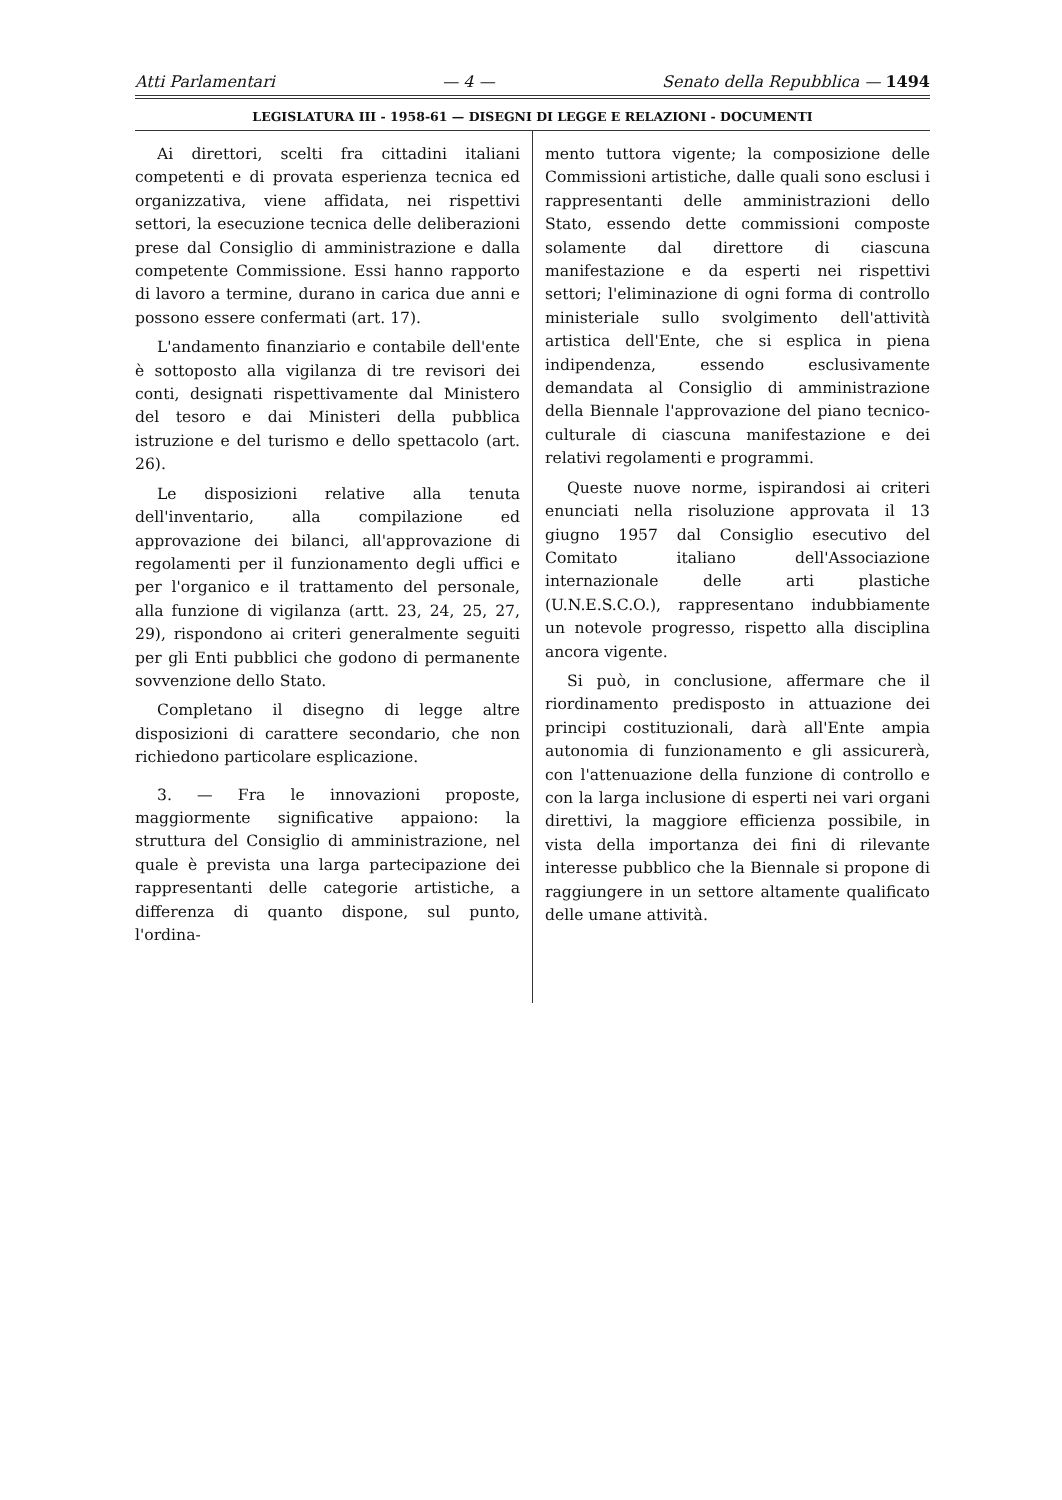Atti Parlamentari — 4 — Senato della Repubblica — 1494
LEGISLATURA III - 1958-61 — DISEGNI DI LEGGE E RELAZIONI - DOCUMENTI
Ai direttori, scelti fra cittadini italiani competenti e di provata esperienza tecnica ed organizzativa, viene affidata, nei rispettivi settori, la esecuzione tecnica delle deliberazioni prese dal Consiglio di amministrazione e dalla competente Commissione. Essi hanno rapporto di lavoro a termine, durano in carica due anni e possono essere confermati (art. 17).
L'andamento finanziario e contabile dell'ente è sottoposto alla vigilanza di tre revisori dei conti, designati rispettivamente dal Ministero del tesoro e dai Ministeri della pubblica istruzione e del turismo e dello spettacolo (art. 26).
Le disposizioni relative alla tenuta dell'inventario, alla compilazione ed approvazione dei bilanci, all'approvazione di regolamenti per il funzionamento degli uffici e per l'organico e il trattamento del personale, alla funzione di vigilanza (artt. 23, 24, 25, 27, 29), rispondono ai criteri generalmente seguiti per gli Enti pubblici che godono di permanente sovvenzione dello Stato.
Completano il disegno di legge altre disposizioni di carattere secondario, che non richiedono particolare esplicazione.
3. — Fra le innovazioni proposte, maggiormente significative appaiono: la struttura del Consiglio di amministrazione, nel quale è prevista una larga partecipazione dei rappresentanti delle categorie artistiche, a differenza di quanto dispone, sul punto, l'ordina-
mento tuttora vigente; la composizione delle Commissioni artistiche, dalle quali sono esclusi i rappresentanti delle amministrazioni dello Stato, essendo dette commissioni composte solamente dal direttore di ciascuna manifestazione e da esperti nei rispettivi settori; l'eliminazione di ogni forma di controllo ministeriale sullo svolgimento dell'attività artistica dell'Ente, che si esplica in piena indipendenza, essendo esclusivamente demandata al Consiglio di amministrazione della Biennale l'approvazione del piano tecnico-culturale di ciascuna manifestazione e dei relativi regolamenti e programmi.
Queste nuove norme, ispirandosi ai criteri enunciati nella risoluzione approvata il 13 giugno 1957 dal Consiglio esecutivo del Comitato italiano dell'Associazione internazionale delle arti plastiche (U.N.E.S.C.O.), rappresentano indubbiamente un notevole progresso, rispetto alla disciplina ancora vigente.
Si può, in conclusione, affermare che il riordinamento predisposto in attuazione dei principi costituzionali, darà all'Ente ampia autonomia di funzionamento e gli assicurerà, con l'attenuazione della funzione di controllo e con la larga inclusione di esperti nei vari organi direttivi, la maggiore efficienza possibile, in vista della importanza dei fini di rilevante interesse pubblico che la Biennale si propone di raggiungere in un settore altamente qualificato delle umane attività.